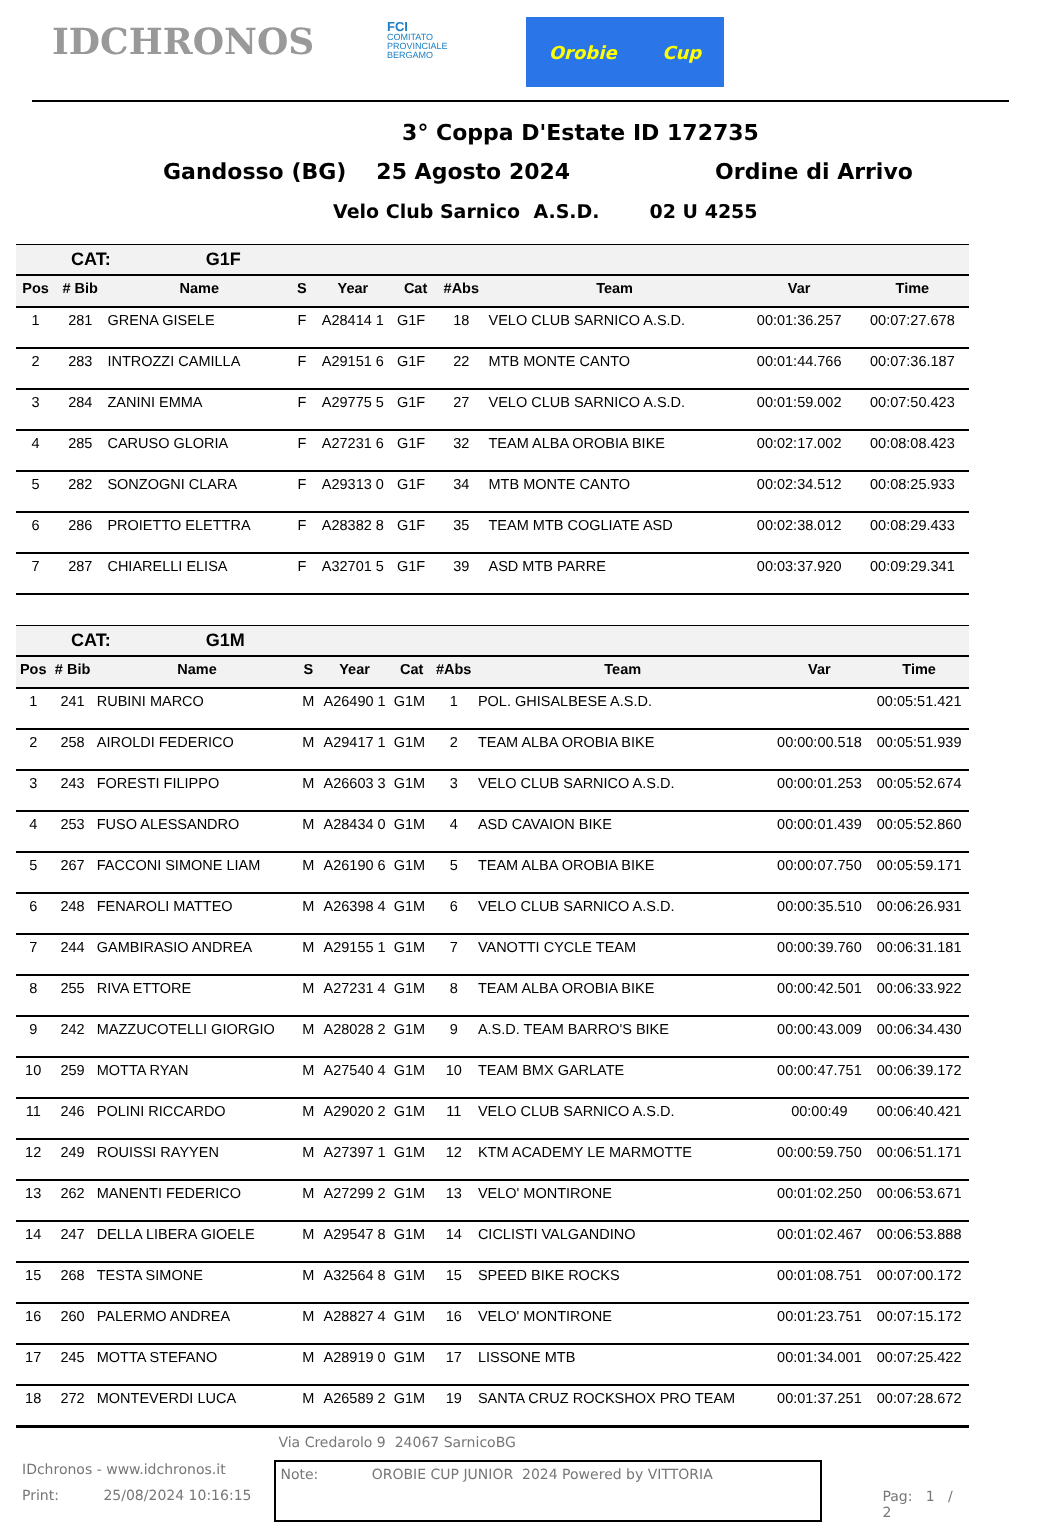IDCHRONOS
FCI
COMITATO
PROVINCIALE
BERGAMO
Orobie Cup
3° Coppa D'Estate ID 172735
Gandosso (BG) 25 Agosto 2024 Ordine di Arrivo
Velo Club Sarnico A.S.D. 02 U 4255
CAT: G1F
| Pos | # Bib | Name | S | Year | Cat | #Abs | Team | Var | Time |
| --- | --- | --- | --- | --- | --- | --- | --- | --- | --- |
| 1 | 281 | GRENA GISELE | F | A28414 1 | G1F | 18 | VELO CLUB SARNICO A.S.D. | 00:01:36.257 | 00:07:27.678 |
| 2 | 283 | INTROZZI CAMILLA | F | A29151 6 | G1F | 22 | MTB MONTE CANTO | 00:01:44.766 | 00:07:36.187 |
| 3 | 284 | ZANINI EMMA | F | A29775 5 | G1F | 27 | VELO CLUB SARNICO A.S.D. | 00:01:59.002 | 00:07:50.423 |
| 4 | 285 | CARUSO GLORIA | F | A27231 6 | G1F | 32 | TEAM ALBA OROBIA BIKE | 00:02:17.002 | 00:08:08.423 |
| 5 | 282 | SONZOGNI CLARA | F | A29313 0 | G1F | 34 | MTB MONTE CANTO | 00:02:34.512 | 00:08:25.933 |
| 6 | 286 | PROIETTO ELETTRA | F | A28382 8 | G1F | 35 | TEAM MTB COGLIATE ASD | 00:02:38.012 | 00:08:29.433 |
| 7 | 287 | CHIARELLI ELISA | F | A32701 5 | G1F | 39 | ASD MTB PARRE | 00:03:37.920 | 00:09:29.341 |
CAT: G1M
| Pos | # Bib | Name | S | Year | Cat | #Abs | Team | Var | Time |
| --- | --- | --- | --- | --- | --- | --- | --- | --- | --- |
| 1 | 241 | RUBINI MARCO | M | A26490 1 | G1M | 1 | POL. GHISALBESE A.S.D. | | 00:05:51.421 |
| 2 | 258 | AIROLDI FEDERICO | M | A29417 1 | G1M | 2 | TEAM ALBA OROBIA BIKE | 00:00:00.518 | 00:05:51.939 |
| 3 | 243 | FORESTI FILIPPO | M | A26603 3 | G1M | 3 | VELO CLUB SARNICO A.S.D. | 00:00:01.253 | 00:05:52.674 |
| 4 | 253 | FUSO ALESSANDRO | M | A28434 0 | G1M | 4 | ASD CAVAION BIKE | 00:00:01.439 | 00:05:52.860 |
| 5 | 267 | FACCONI SIMONE LIAM | M | A26190 6 | G1M | 5 | TEAM ALBA OROBIA BIKE | 00:00:07.750 | 00:05:59.171 |
| 6 | 248 | FENAROLI MATTEO | M | A26398 4 | G1M | 6 | VELO CLUB SARNICO A.S.D. | 00:00:35.510 | 00:06:26.931 |
| 7 | 244 | GAMBIRASIO ANDREA | M | A29155 1 | G1M | 7 | VANOTTI CYCLE TEAM | 00:00:39.760 | 00:06:31.181 |
| 8 | 255 | RIVA ETTORE | M | A27231 4 | G1M | 8 | TEAM ALBA OROBIA BIKE | 00:00:42.501 | 00:06:33.922 |
| 9 | 242 | MAZZUCOTELLI GIORGIO | M | A28028 2 | G1M | 9 | A.S.D. TEAM BARRO'S BIKE | 00:00:43.009 | 00:06:34.430 |
| 10 | 259 | MOTTA RYAN | M | A27540 4 | G1M | 10 | TEAM BMX GARLATE | 00:00:47.751 | 00:06:39.172 |
| 11 | 246 | POLINI RICCARDO | M | A29020 2 | G1M | 11 | VELO CLUB SARNICO A.S.D. | 00:00:49 | 00:06:40.421 |
| 12 | 249 | ROUISSI RAYYEN | M | A27397 1 | G1M | 12 | KTM ACADEMY LE MARMOTTE | 00:00:59.750 | 00:06:51.171 |
| 13 | 262 | MANENTI FEDERICO | M | A27299 2 | G1M | 13 | VELO' MONTIRONE | 00:01:02.250 | 00:06:53.671 |
| 14 | 247 | DELLA LIBERA GIOELE | M | A29547 8 | G1M | 14 | CICLISTI VALGANDINO | 00:01:02.467 | 00:06:53.888 |
| 15 | 268 | TESTA SIMONE | M | A32564 8 | G1M | 15 | SPEED BIKE ROCKS | 00:01:08.751 | 00:07:00.172 |
| 16 | 260 | PALERMO ANDREA | M | A28827 4 | G1M | 16 | VELO' MONTIRONE | 00:01:23.751 | 00:07:15.172 |
| 17 | 245 | MOTTA STEFANO | M | A28919 0 | G1M | 17 | LISSONE MTB | 00:01:34.001 | 00:07:25.422 |
| 18 | 272 | MONTEVERDI LUCA | M | A26589 2 | G1M | 19 | SANTA CRUZ ROCKSHOX PRO TEAM | 00:01:37.251 | 00:07:28.672 |
IDchronos - www.idchronos.it
Print: 25/08/2024 10:16:15
Via Credarolo 9 24067 SarnicoBG
Note: OROBIE CUP JUNIOR 2024 Powered by VITTORIA
Pag: 1 / 2